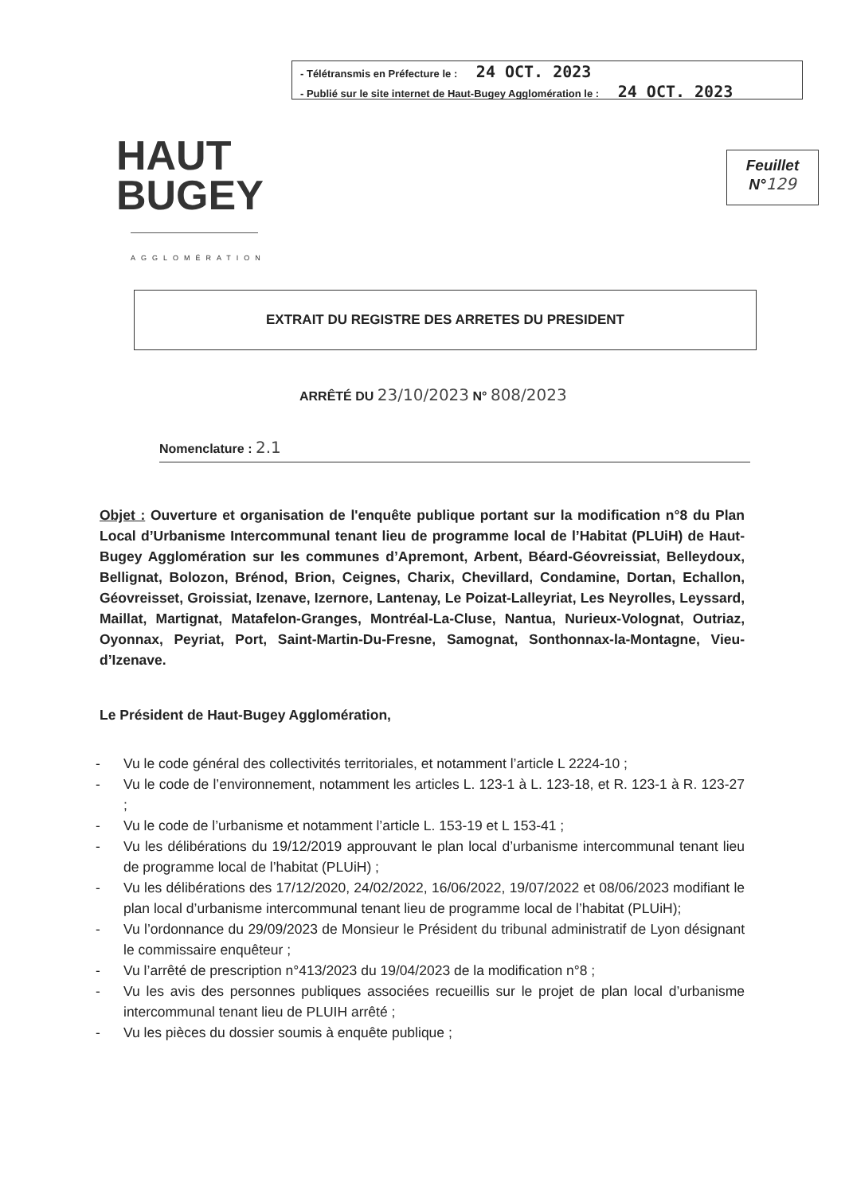- Télétransmis en Préfecture le : 24 OCT. 2023
- Publié sur le site internet de Haut-Bugey Agglomération le : 24 OCT. 2023
HAUT
BUGEY
AGGLOMÉRATION
Feuillet
N°129
EXTRAIT DU REGISTRE DES ARRETES DU PRESIDENT
ARRÊTÉ DU 23/10/2023 N° 808/2023
Nomenclature : 2.1
Objet : Ouverture et organisation de l'enquête publique portant sur la modification n°8 du Plan Local d’Urbanisme Intercommunal tenant lieu de programme local de l’Habitat (PLUiH) de Haut-Bugey Agglomération sur les communes d’Apremont, Arbent, Béard-Géovreissiat, Belleydoux, Bellignat, Bolozon, Brénod, Brion, Ceignes, Charix, Chevillard, Condamine, Dortan, Echallon, Géovreisset, Groissiat, Izenave, Izernore, Lantenay, Le Poizat-Lalleyriat, Les Neyrolles, Leyssard, Maillat, Martignat, Matafelon-Granges, Montréal-La-Cluse, Nantua, Nurieux-Volognat, Outriaz, Oyonnax, Peyriat, Port, Saint-Martin-Du-Fresne, Samognat, Sonthonnax-la-Montagne, Vieu-d’Izenave.
Le Président de Haut-Bugey Agglomération,
- Vu le code général des collectivités territoriales, et notamment l’article L 2224-10 ;
- Vu le code de l’environnement, notamment les articles L. 123-1 à L. 123-18, et R. 123-1 à R. 123-27 ;
- Vu le code de l’urbanisme et notamment l’article L. 153-19 et L 153-41 ;
- Vu les délibérations du 19/12/2019 approuvant le plan local d’urbanisme intercommunal tenant lieu de programme local de l’habitat (PLUiH) ;
- Vu les délibérations des 17/12/2020, 24/02/2022, 16/06/2022, 19/07/2022 et 08/06/2023 modifiant le plan local d’urbanisme intercommunal tenant lieu de programme local de l’habitat (PLUiH);
- Vu l’ordonnance du 29/09/2023 de Monsieur le Président du tribunal administratif de Lyon désignant le commissaire enquêteur ;
- Vu l’arrêté de prescription n°413/2023 du 19/04/2023 de la modification n°8 ;
- Vu les avis des personnes publiques associées recueillis sur le projet de plan local d’urbanisme intercommunal tenant lieu de PLUIH arrêté ;
- Vu les pièces du dossier soumis à enquête publique ;